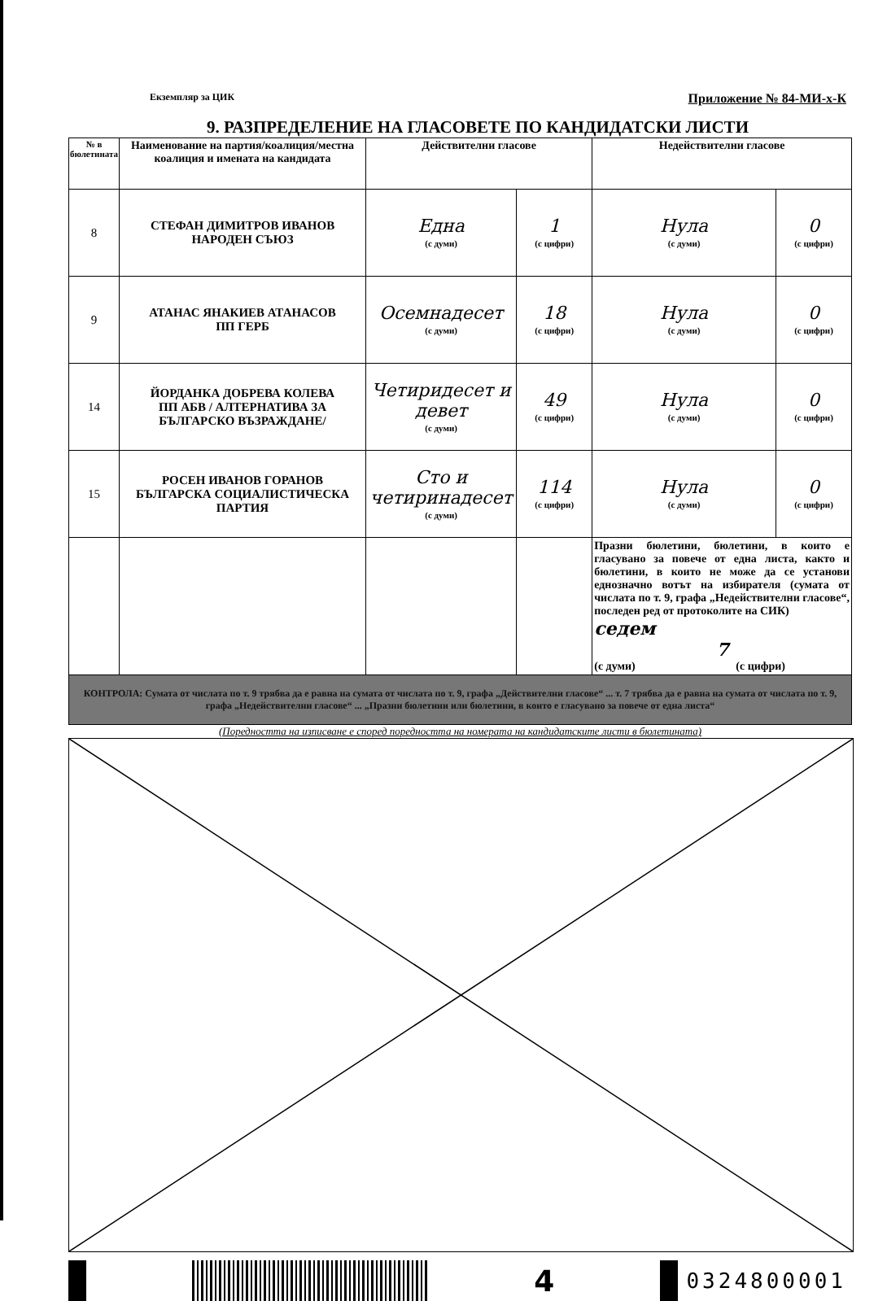Екземпляр за ЦИК Приложение № 84-МИ-х-К
9. РАЗПРЕДЕЛЕНИЕ НА ГЛАСОВЕТЕ ПО КАНДИДАТСКИ ЛИСТИ
| № в бюлетината | Наименование на партия/коалиция/местна коалиция и имената на кандидата | Действителни гласове | | Недействителни гласове | |
| --- | --- | --- | --- | --- | --- |
| 8 | СТЕФАН ДИМИТРОВ ИВАНОВ НАРОДЕН СЪЮЗ | Една (с думи) | 1 (с цифри) | Нула (с думи) | 0 (с цифри) |
| 9 | АТАНАС ЯНАКИЕВ АТАНАСОВ ПП ГЕРБ | Осемнадесет (с думи) | 18 (с цифри) | Нула (с думи) | 0 (с цифри) |
| 14 | ЙОРДАНКА ДОБРЕВА КОЛЕВА ПП АБВ / АЛТЕРНАТИВА ЗА БЪЛГАРСКО ВЪЗРАЖДАНЕ/ | Четиридесет и девет (с думи) | 49 (с цифри) | Нула (с думи) | 0 (с цифри) |
| 15 | РОСЕН ИВАНОВ ГОРАНОВ БЪЛГАРСКА СОЦИАЛИСТИЧЕСКА ПАРТИЯ | Сто и четиринадесет (с думи) | 114 (с цифри) | Нула (с думи) | 0 (с цифри) |
| | | | | Празни бюлетини, бюлетини, в които е гласувано за повече от една листа, както и бюлетини, в които не може да се установи еднозначно вотът на избирателя (сумата от числата по т. 9, графа „Недействителни гласове“, последен ред от протоколите на СИК) седем 7 (с думи) (с цифри) | |
| КОНТРОЛА: Сумата от числата по т. 9 трябва да е равна на сумата от числата по т. 9, графа „Действителни гласове“ ... т. 7 трябва да е равна на сумата от числата по т. 9, графа „Недействителни гласове“ ... „Празни бюлетини или бюлетини, в които е гласувано за повече от една листа“ | | | | | |
(Поредността на изписване е според поредността на номерата на кандидатските листи в бюлетината)
4 0324800001